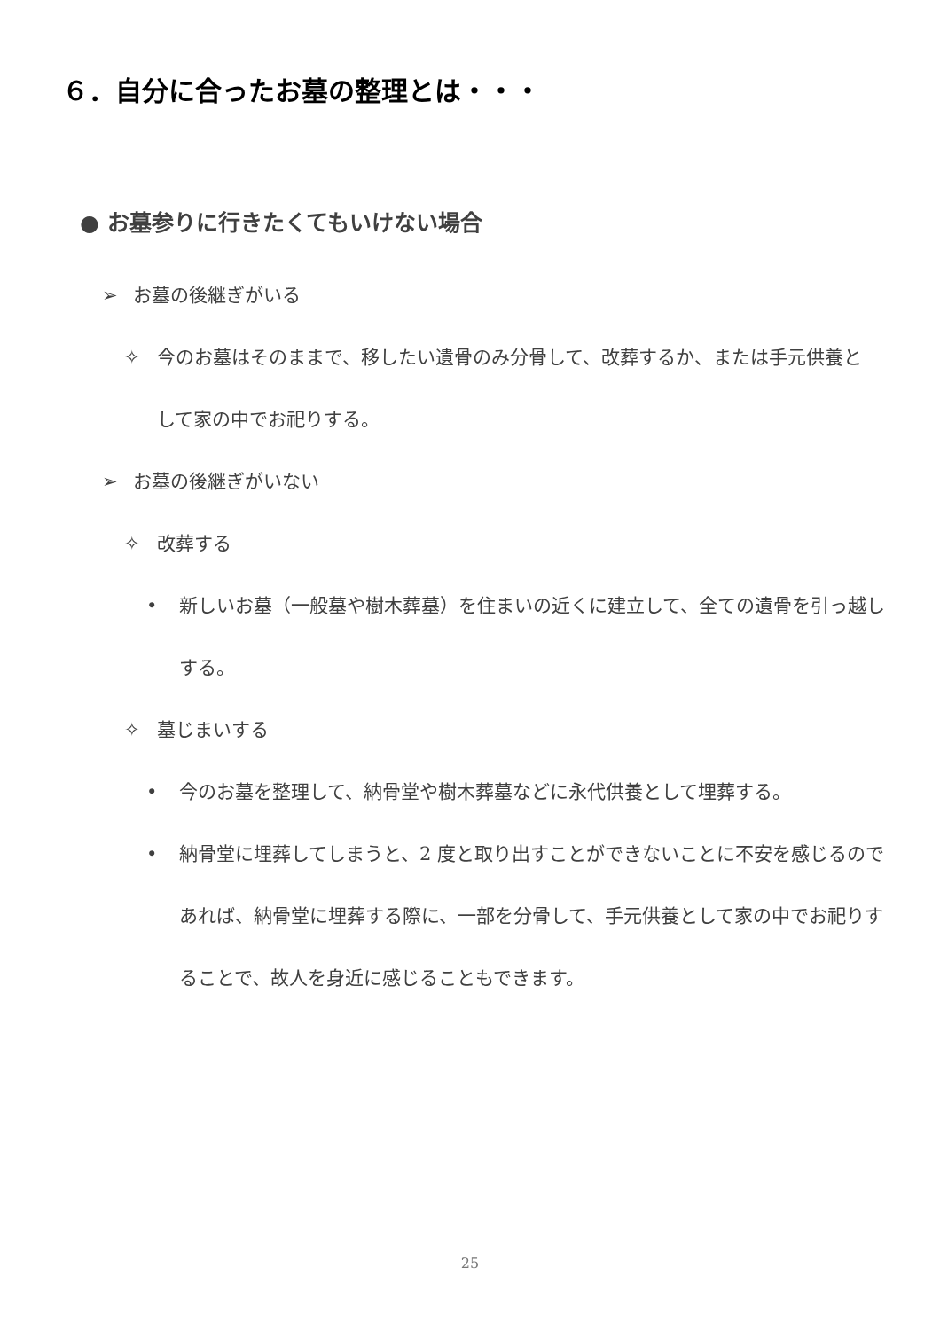６．自分に合ったお墓の整理とは・・・
● お墓参りに行きたくてもいけない場合
➢ お墓の後継ぎがいる
✧ 今のお墓はそのままで、移したい遺骨のみ分骨して、改葬するか、または手元供養として家の中でお祀りする。
➢ お墓の後継ぎがいない
✧ 改葬する
• 新しいお墓（一般墓や樹木葬墓）を住まいの近くに建立して、全ての遺骨を引っ越しする。
✧ 墓じまいする
• 今のお墓を整理して、納骨堂や樹木葬墓などに永代供養として埋葬する。
• 納骨堂に埋葬してしまうと、2 度と取り出すことができないことに不安を感じるのであれば、納骨堂に埋葬する際に、一部を分骨して、手元供養として家の中でお祀りすることで、故人を身近に感じることもできます。
25